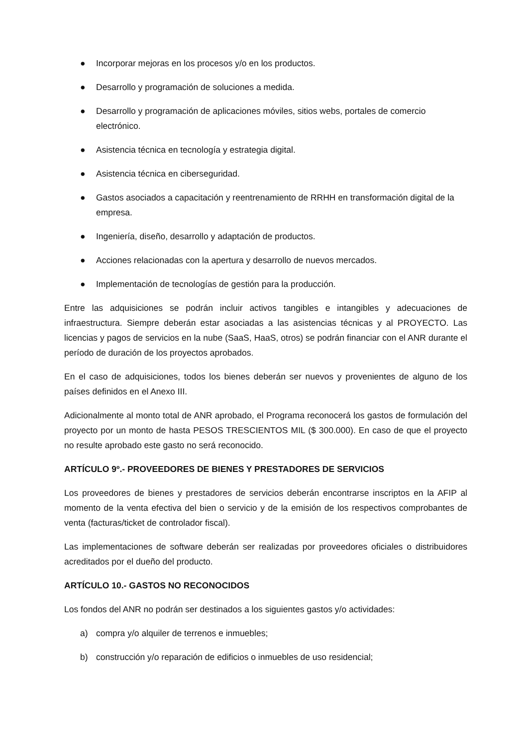● Incorporar mejoras en los procesos y/o en los productos.
● Desarrollo y programación de soluciones a medida.
● Desarrollo y programación de aplicaciones móviles, sitios webs, portales de comercio electrónico.
● Asistencia técnica en tecnología y estrategia digital.
● Asistencia técnica en ciberseguridad.
● Gastos asociados a capacitación y reentrenamiento de RRHH en transformación digital de la empresa.
● Ingeniería, diseño, desarrollo y adaptación de productos.
● Acciones relacionadas con la apertura y desarrollo de nuevos mercados.
● Implementación de tecnologías de gestión para la producción.
Entre las adquisiciones se podrán incluir activos tangibles e intangibles y adecuaciones de infraestructura. Siempre deberán estar asociadas a las asistencias técnicas y al PROYECTO. Las licencias y pagos de servicios en la nube (SaaS, HaaS, otros) se podrán financiar con el ANR durante el período de duración de los proyectos aprobados.
En el caso de adquisiciones, todos los bienes deberán ser nuevos y provenientes de alguno de los países definidos en el Anexo III.
Adicionalmente al monto total de ANR aprobado, el Programa reconocerá los gastos de formulación del proyecto por un monto de hasta PESOS TRESCIENTOS MIL ($ 300.000). En caso de que el proyecto no resulte aprobado este gasto no será reconocido.
ARTÍCULO 9º.- PROVEEDORES DE BIENES Y PRESTADORES DE SERVICIOS
Los proveedores de bienes y prestadores de servicios deberán encontrarse inscriptos en la AFIP al momento de la venta efectiva del bien o servicio y de la emisión de los respectivos comprobantes de venta (facturas/ticket de controlador fiscal).
Las implementaciones de software deberán ser realizadas por proveedores oficiales o distribuidores acreditados por el dueño del producto.
ARTÍCULO 10.- GASTOS NO RECONOCIDOS
Los fondos del ANR no podrán ser destinados a los siguientes gastos y/o actividades:
a) compra y/o alquiler de terrenos e inmuebles;
b) construcción y/o reparación de edificios o inmuebles de uso residencial;